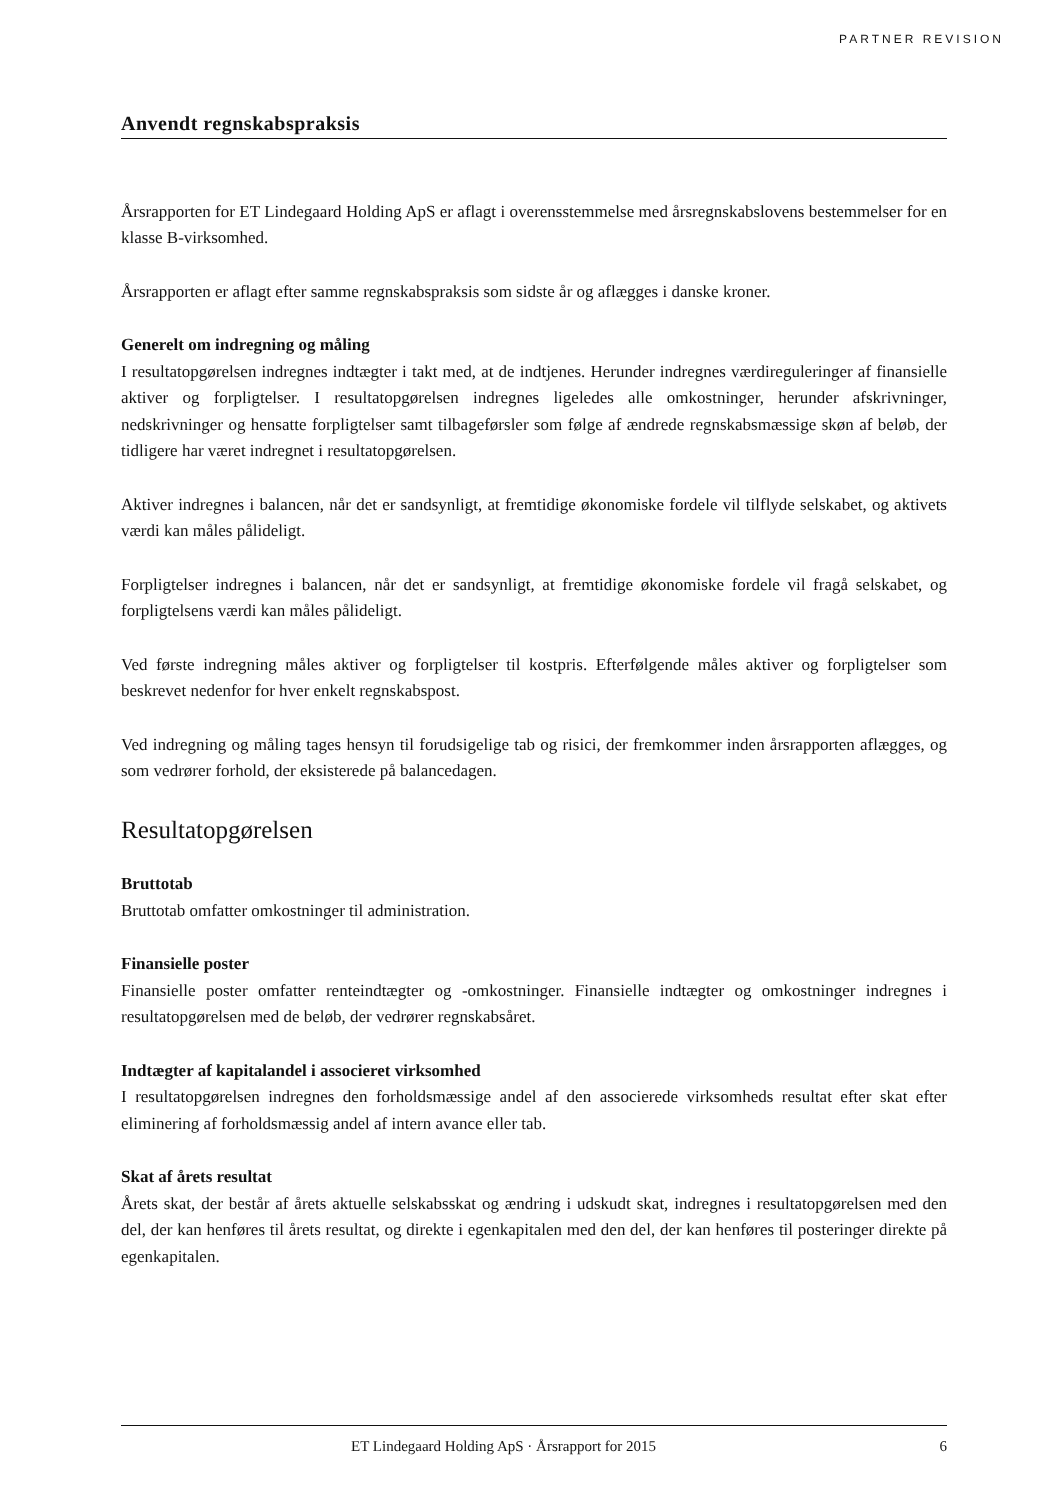PARTNER REVISION
Anvendt regnskabspraksis
Årsrapporten for ET Lindegaard Holding ApS er aflagt i overensstemmelse med årsregnskabslovens bestemmelser for en klasse B-virksomhed.
Årsrapporten er aflagt efter samme regnskabspraksis som sidste år og aflægges i danske kroner.
Generelt om indregning og måling
I resultatopgørelsen indregnes indtægter i takt med, at de indtjenes. Herunder indregnes værdireguleringer af finansielle aktiver og forpligtelser. I resultatopgørelsen indregnes ligeledes alle omkostninger, herunder afskrivninger, nedskrivninger og hensatte forpligtelser samt tilbageførsler som følge af ændrede regnskabsmæssige skøn af beløb, der tidligere har været indregnet i resultatopgørelsen.
Aktiver indregnes i balancen, når det er sandsynligt, at fremtidige økonomiske fordele vil tilflyde selskabet, og aktivets værdi kan måles pålideligt.
Forpligtelser indregnes i balancen, når det er sandsynligt, at fremtidige økonomiske fordele vil fragå selskabet, og forpligtelsens værdi kan måles pålideligt.
Ved første indregning måles aktiver og forpligtelser til kostpris. Efterfølgende måles aktiver og forpligtelser som beskrevet nedenfor for hver enkelt regnskabspost.
Ved indregning og måling tages hensyn til forudsigelige tab og risici, der fremkommer inden årsrapporten aflægges, og som vedrører forhold, der eksisterede på balancedagen.
Resultatopgørelsen
Bruttotab
Bruttotab omfatter omkostninger til administration.
Finansielle poster
Finansielle poster omfatter renteindtægter og -omkostninger. Finansielle indtægter og omkostninger indregnes i resultatopgørelsen med de beløb, der vedrører regnskabsåret.
Indtægter af kapitalandel i associeret virksomhed
I resultatopgørelsen indregnes den forholdsmæssige andel af den associerede virksomheds resultat efter skat efter eliminering af forholdsmæssig andel af intern avance eller tab.
Skat af årets resultat
Årets skat, der består af årets aktuelle selskabsskat og ændring i udskudt skat, indregnes i resultatopgørelsen med den del, der kan henføres til årets resultat, og direkte i egenkapitalen med den del, der kan henføres til posteringer direkte på egenkapitalen.
ET Lindegaard Holding ApS · Årsrapport for 2015 6